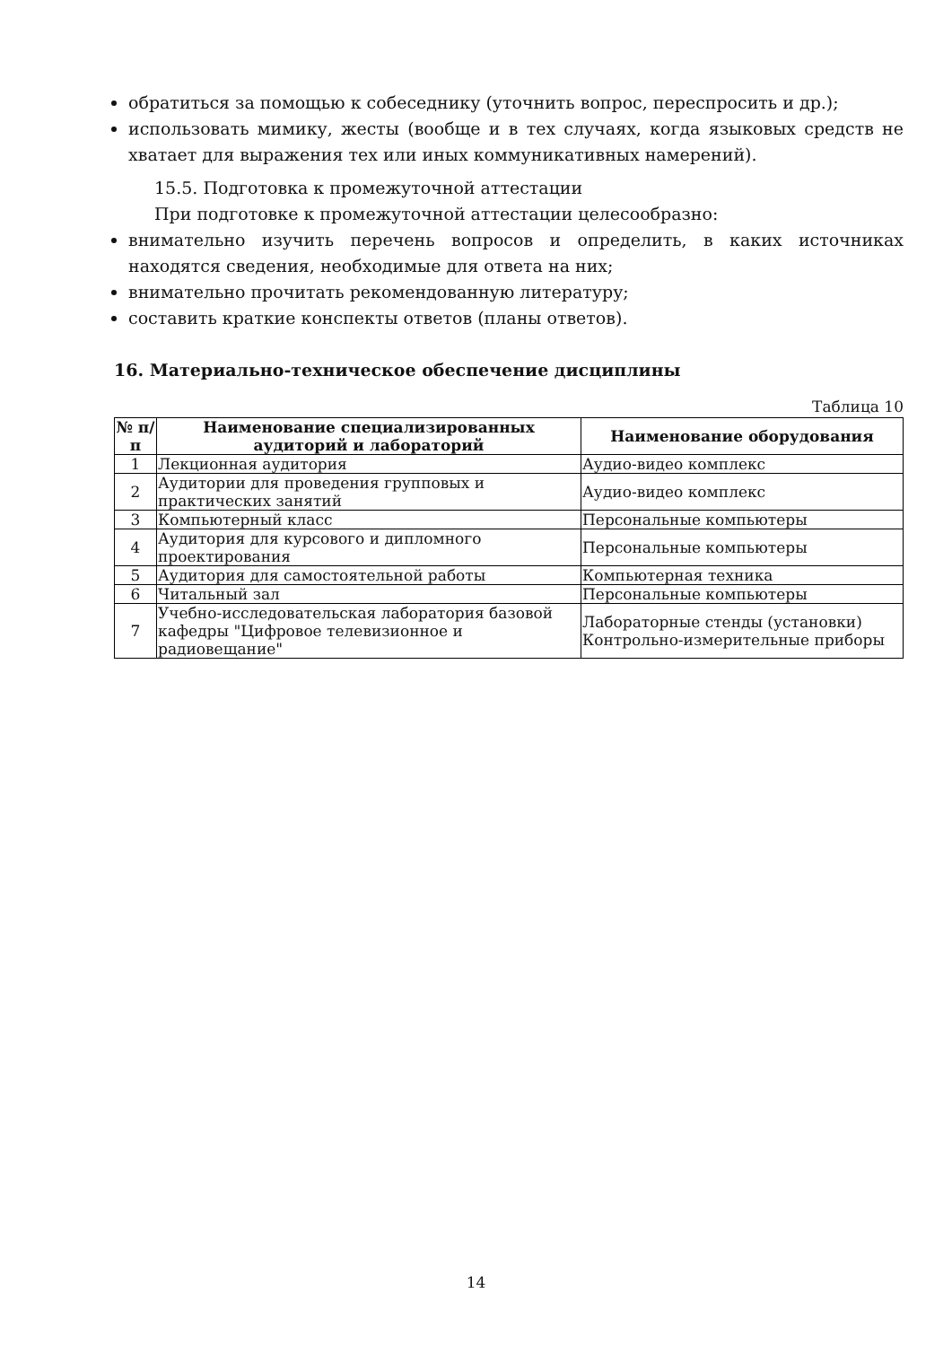обратиться за помощью к собеседнику (уточнить вопрос, переспросить и др.);
использовать мимику, жесты (вообще и в тех случаях, когда языковых средств не хватает для выражения тех или иных коммуникативных намерений).
15.5. Подготовка к промежуточной аттестации
При подготовке к промежуточной аттестации целесообразно:
внимательно изучить перечень вопросов и определить, в каких источниках находятся сведения, необходимые для ответа на них;
внимательно прочитать рекомендованную литературу;
составить краткие конспекты ответов (планы ответов).
16. Материально-техническое обеспечение дисциплины
Таблица 10
| № п/п | Наименование специализированных аудиторий и лабораторий | Наименование оборудования |
| --- | --- | --- |
| 1 | Лекционная аудитория | Аудио-видео комплекс |
| 2 | Аудитории для проведения групповых и практических занятий | Аудио-видео комплекс |
| 3 | Компьютерный класс | Персональные компьютеры |
| 4 | Аудитория для курсового и дипломного проектирования | Персональные компьютеры |
| 5 | Аудитория для самостоятельной работы | Компьютерная техника |
| 6 | Читальный зал | Персональные компьютеры |
| 7 | Учебно-исследовательская лаборатория базовой кафедры "Цифровое телевизионное и радиовещание" | Лабораторные стенды (установки) Контрольно-измерительные приборы |
14